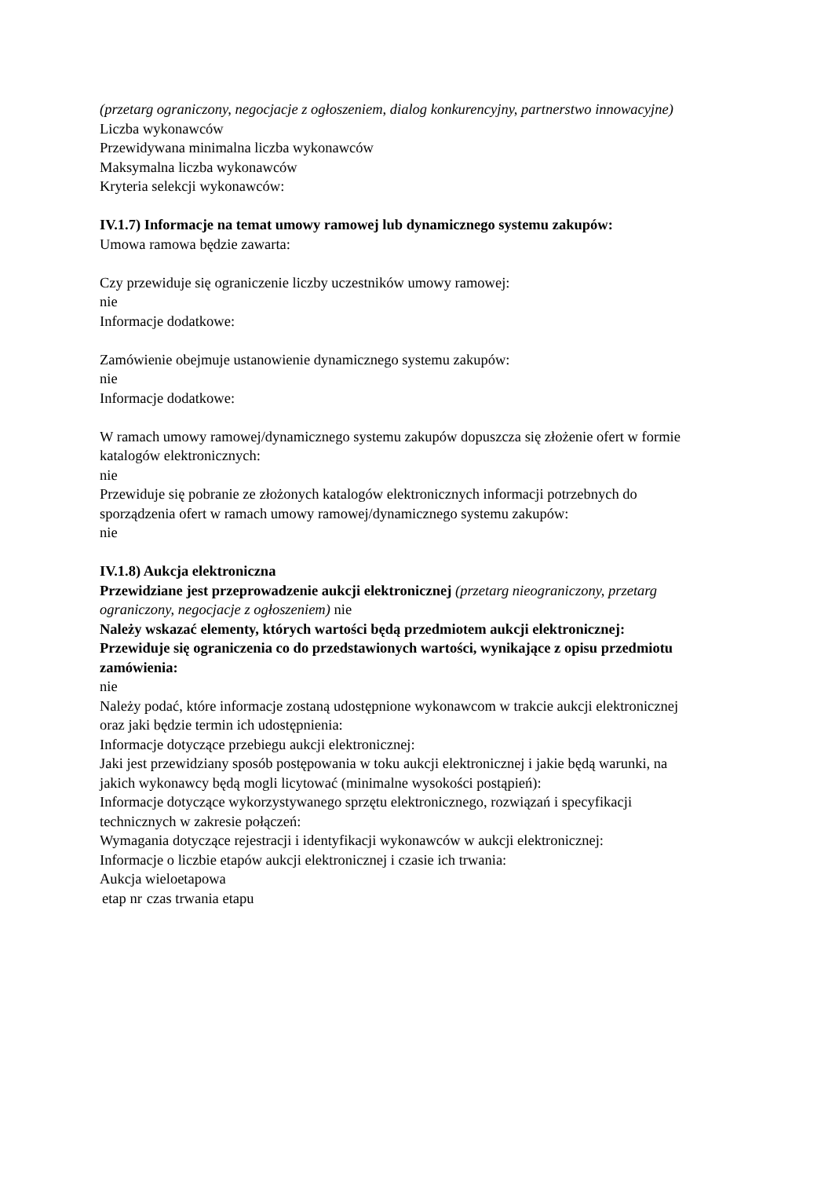(przetarg ograniczony, negocjacje z ogłoszeniem, dialog konkurencyjny, partnerstwo innowacyjne)
Liczba wykonawców
Przewidywana minimalna liczba wykonawców
Maksymalna liczba wykonawców
Kryteria selekcji wykonawców:
IV.1.7) Informacje na temat umowy ramowej lub dynamicznego systemu zakupów:
Umowa ramowa będzie zawarta:
Czy przewiduje się ograniczenie liczby uczestników umowy ramowej:
nie
Informacje dodatkowe:
Zamówienie obejmuje ustanowienie dynamicznego systemu zakupów:
nie
Informacje dodatkowe:
W ramach umowy ramowej/dynamicznego systemu zakupów dopuszcza się złożenie ofert w formie katalogów elektronicznych:
nie
Przewiduje się pobranie ze złożonych katalogów elektronicznych informacji potrzebnych do sporządzenia ofert w ramach umowy ramowej/dynamicznego systemu zakupów:
nie
IV.1.8) Aukcja elektroniczna
Przewidziane jest przeprowadzenie aukcji elektronicznej (przetarg nieograniczony, przetarg ograniczony, negocjacje z ogłoszeniem) nie
Należy wskazać elementy, których wartości będą przedmiotem aukcji elektronicznej:
Przewiduje się ograniczenia co do przedstawionych wartości, wynikające z opisu przedmiotu zamówienia:
nie
Należy podać, które informacje zostaną udostępnione wykonawcom w trakcie aukcji elektronicznej oraz jaki będzie termin ich udostępnienia:
Informacje dotyczące przebiegu aukcji elektronicznej:
Jaki jest przewidziany sposób postępowania w toku aukcji elektronicznej i jakie będą warunki, na jakich wykonawcy będą mogli licytować (minimalne wysokości postąpień):
Informacje dotyczące wykorzystywanego sprzętu elektronicznego, rozwiązań i specyfikacji technicznych w zakresie połączeń:
Wymagania dotyczące rejestracji i identyfikacji wykonawców w aukcji elektronicznej:
Informacje o liczbie etapów aukcji elektronicznej i czasie ich trwania:
Aukcja wieloetapowa
| etap nr | czas trwania etapu |